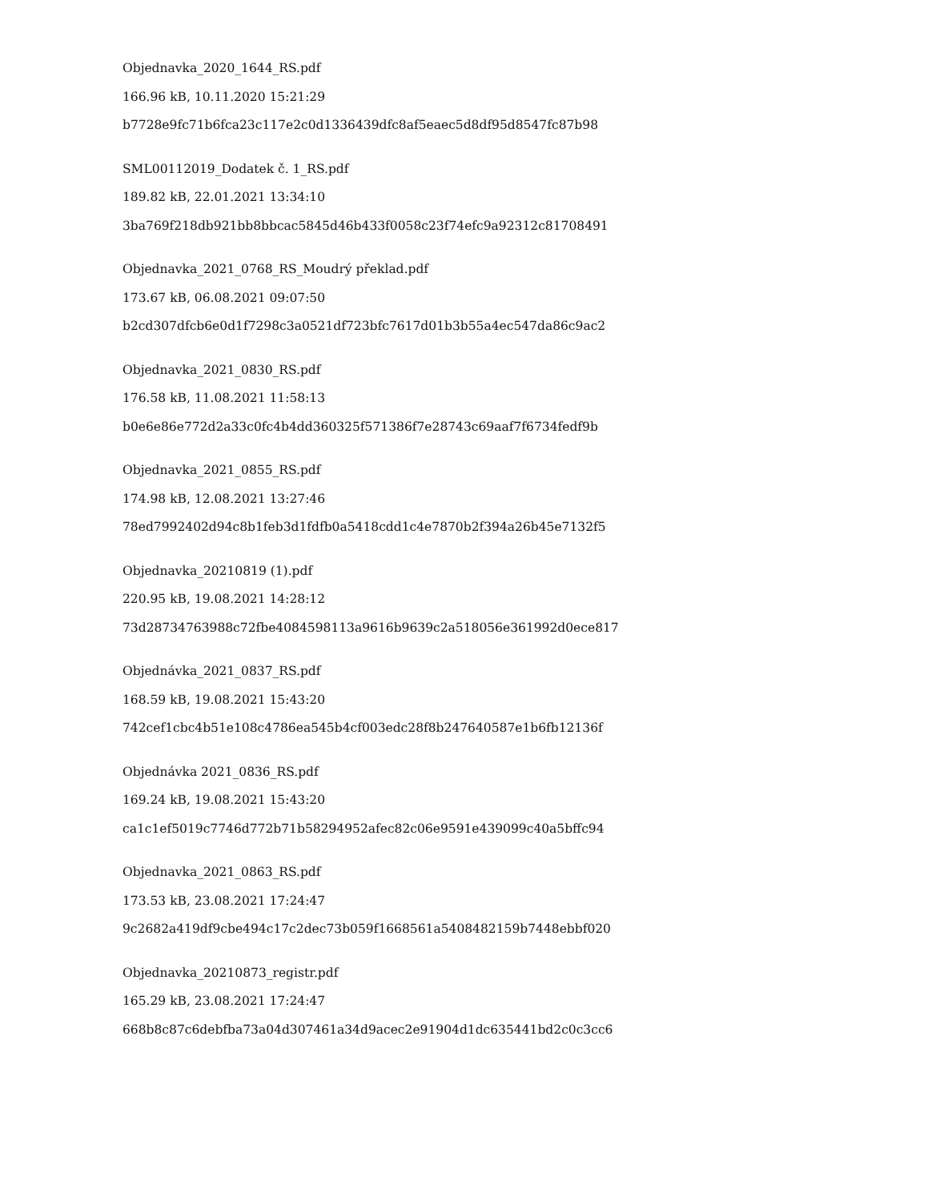Objednavka_2020_1644_RS.pdf
166.96 kB, 10.11.2020 15:21:29
b7728e9fc71b6fca23c117e2c0d1336439dfc8af5eaec5d8df95d8547fc87b98
SML00112019_Dodatek č. 1_RS.pdf
189.82 kB, 22.01.2021 13:34:10
3ba769f218db921bb8bbcac5845d46b433f0058c23f74efc9a92312c81708491
Objednavka_2021_0768_RS_Moudrý překlad.pdf
173.67 kB, 06.08.2021 09:07:50
b2cd307dfcb6e0d1f7298c3a0521df723bfc7617d01b3b55a4ec547da86c9ac2
Objednavka_2021_0830_RS.pdf
176.58 kB, 11.08.2021 11:58:13
b0e6e86e772d2a33c0fc4b4dd360325f571386f7e28743c69aaf7f6734fedf9b
Objednavka_2021_0855_RS.pdf
174.98 kB, 12.08.2021 13:27:46
78ed7992402d94c8b1feb3d1fdfb0a5418cdd1c4e7870b2f394a26b45e7132f5
Objednavka_20210819 (1).pdf
220.95 kB, 19.08.2021 14:28:12
73d28734763988c72fbe4084598113a9616b9639c2a518056e361992d0ece817
Objednávka_2021_0837_RS.pdf
168.59 kB, 19.08.2021 15:43:20
742cef1cbc4b51e108c4786ea545b4cf003edc28f8b247640587e1b6fb12136f
Objednávka 2021_0836_RS.pdf
169.24 kB, 19.08.2021 15:43:20
ca1c1ef5019c7746d772b71b58294952afec82c06e9591e439099c40a5bffc94
Objednavka_2021_0863_RS.pdf
173.53 kB, 23.08.2021 17:24:47
9c2682a419df9cbe494c17c2dec73b059f1668561a5408482159b7448ebbf020
Objednavka_20210873_registr.pdf
165.29 kB, 23.08.2021 17:24:47
668b8c87c6debfba73a04d307461a34d9acec2e91904d1dc635441bd2c0c3cc6